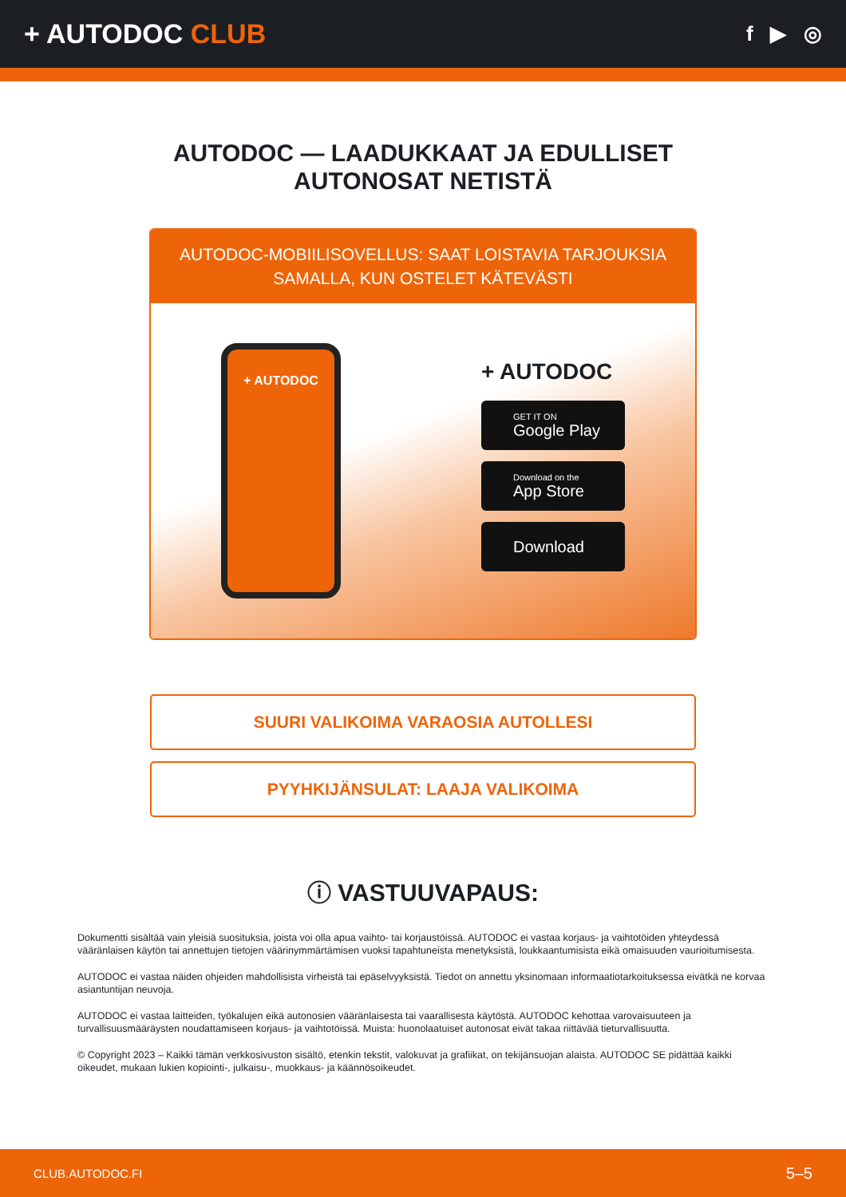+ AUTODOC CLUB
f ▶ ◎
AUTODOC — LAADUKKAAT JA EDULLISET
AUTONOSAT NETISTÄ
AUTODOC-MOBIILISOVELLUS: SAAT LOISTAVIA TARJOUKSIA SAMALLA, KUN OSTELET KÄTEVÄSTI
+ AUTODOC
+ AUTODOC
GET IT ON
Google Play
Download on the
App Store
Download
SUURI VALIKOIMA VARAOSIA AUTOLLESI
PYYHKIJÄNSULAT: LAAJA VALIKOIMA
ⓘ VASTUUVAPAUS:
Dokumentti sisältää vain yleisiä suosituksia, joista voi olla apua vaihto- tai korjaustöissä. AUTODOC ei vastaa korjaus- ja vaihtotöiden yhteydessä vääränlaisen käytön tai annettujen tietojen väärinymmärtämisen vuoksi tapahtuneista menetyksistä, loukkaantumisista eikä omaisuuden vaurioitumisesta.
AUTODOC ei vastaa näiden ohjeiden mahdollisista virheistä tai epäselvyyksistä. Tiedot on annettu yksinomaan informaatiotarkoituksessa eivätkä ne korvaa asiantuntijan neuvoja.
AUTODOC ei vastaa laitteiden, työkalujen eikä autonosien vääränlaisesta tai vaarallisesta käytöstä. AUTODOC kehottaa varovaisuuteen ja turvallisuusmääräysten noudattamiseen korjaus- ja vaihtotöissä. Muista: huonolaatuiset autonosat eivät takaa riittävää tieturvallisuutta.
© Copyright 2023 – Kaikki tämän verkkosivuston sisältö, etenkin tekstit, valokuvat ja grafiikat, on tekijänsuojan alaista. AUTODOC SE pidättää kaikki oikeudet, mukaan lukien kopiointi-, julkaisu-, muokkaus- ja käännösoikeudet.
CLUB.AUTODOC.FI 5–5